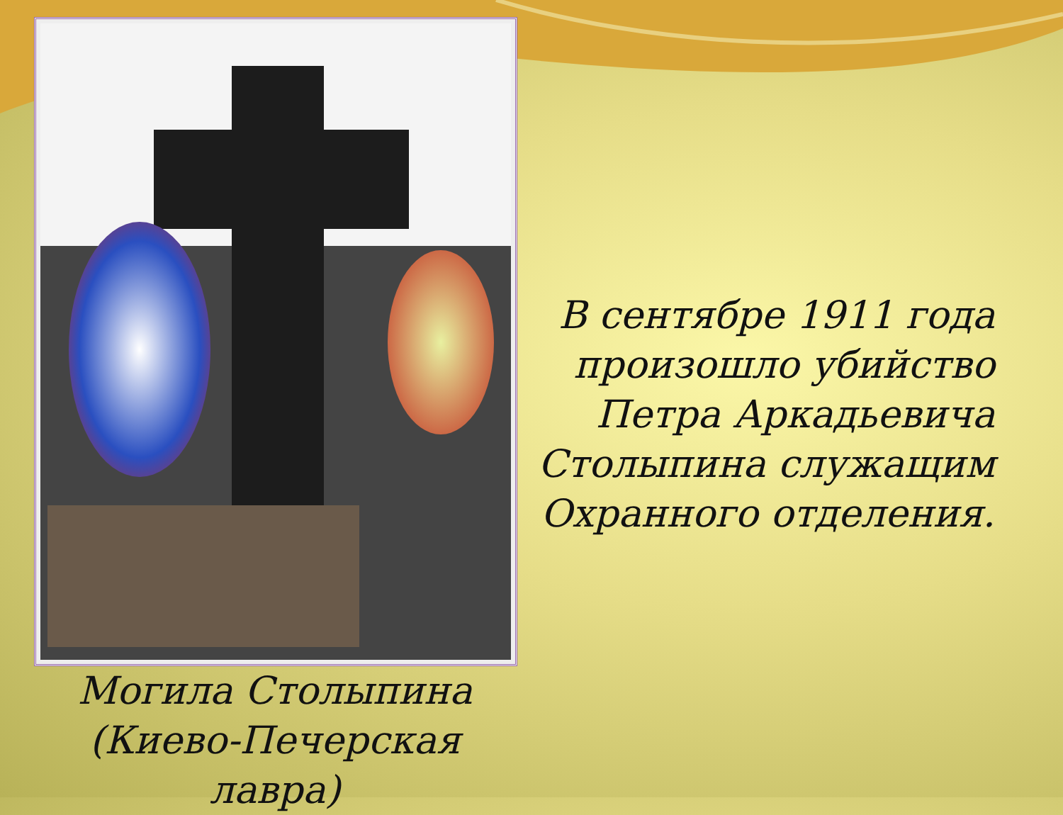Могила Столыпина (Киево-Печерская лавра)
В сентябре 1911 года произошло убийство Петра Аркадьевича Столыпина служащим Охранного отделения.